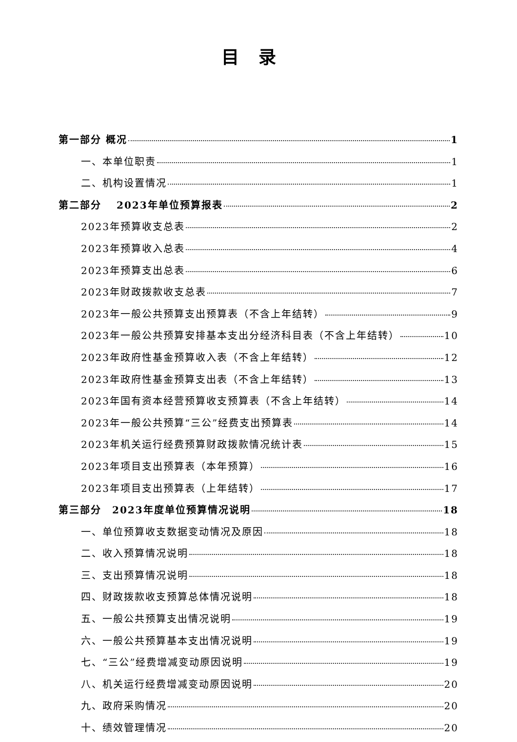目录
第一部分 概况 1
一、本单位职责 1
二、机构设置情况 1
第二部分　 2023年单位预算报表 2
2023年预算收支总表 2
2023年预算收入总表 4
2023年预算支出总表 6
2023年财政拨款收支总表 7
2023年一般公共预算支出预算表（不含上年结转） 9
2023年一般公共预算安排基本支出分经济科目表（不含上年结转） 10
2023年政府性基金预算收入表（不含上年结转） 12
2023年政府性基金预算支出表（不含上年结转） 13
2023年国有资本经营预算收支预算表（不含上年结转） 14
2023年一般公共预算“三公”经费支出预算表 14
2023年机关运行经费预算财政拨款情况统计表 15
2023年项目支出预算表（本年预算） 16
2023年项目支出预算表（上年结转） 17
第三部分　2023年度单位预算情况说明 18
一、单位预算收支数据变动情况及原因 18
二、收入预算情况说明 18
三、支出预算情况说明 18
四、财政拨款收支预算总体情况说明 18
五、一般公共预算支出情况说明 19
六、一般公共预算基本支出情况说明 19
七、“三公”经费增减变动原因说明 19
八、机关运行经费增减变动原因说明 20
九、政府采购情况 20
十、绩效管理情况 20